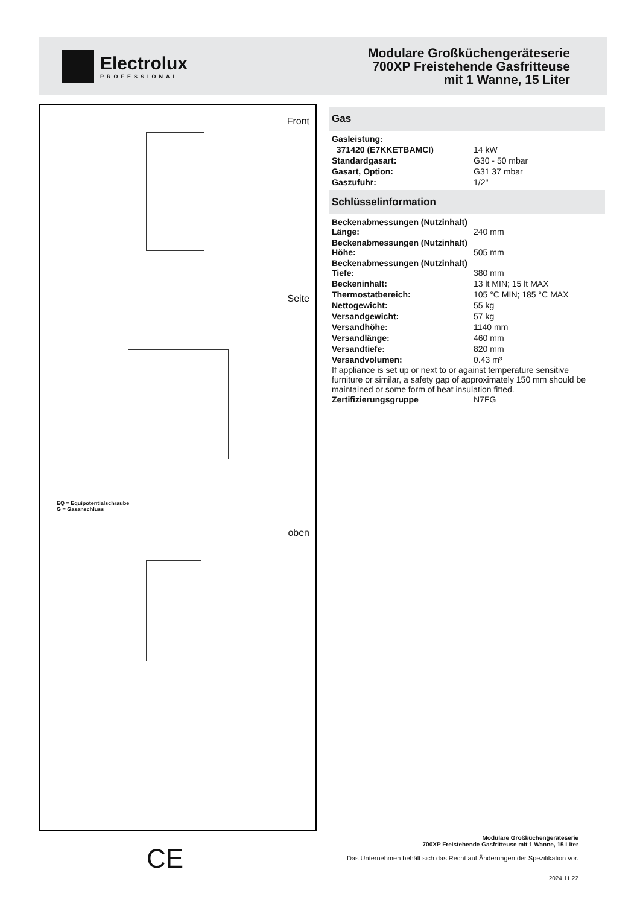Electrolux
PROFESSIONAL
Modulare Großküchengeräteserie
700XP Freistehende Gasfritteuse
mit 1 Wanne, 15 Liter
Front
Seite
EQ = Equipotentialschraube
G = Gasanschluss
oben
Gas
| Gasleistung: | |
| 371420 (E7KKETBAMCI) | 14 kW |
| Standardgasart: | G30 - 50 mbar |
| Gasart, Option: | G31 37 mbar |
| Gaszufuhr: | 1/2" |
Schlüsselinformation
| Beckenabmessungen (Nutzinhalt) Länge: | 240 mm |
| Beckenabmessungen (Nutzinhalt) Höhe: | 505 mm |
| Beckenabmessungen (Nutzinhalt) Tiefe: | 380 mm |
| Beckeninhalt: | 13 lt MIN; 15 lt MAX |
| Thermostatbereich: | 105 °C MIN; 185 °C MAX |
| Nettogewicht: | 55 kg |
| Versandgewicht: | 57 kg |
| Versandhöhe: | 1140 mm |
| Versandlänge: | 460 mm |
| Versandtiefe: | 820 mm |
| Versandvolumen: | 0.43 m³ |
If appliance is set up or next to or against temperature sensitive furniture or similar, a safety gap of approximately 150 mm should be maintained or some form of heat insulation fitted.
| Zertifizierungsgruppe | N7FG |
CE
Modulare Großküchengeräteserie
700XP Freistehende Gasfritteuse mit 1 Wanne, 15 Liter
Das Unternehmen behält sich das Recht auf Änderungen der Spezifikation vor.
2024.11.22